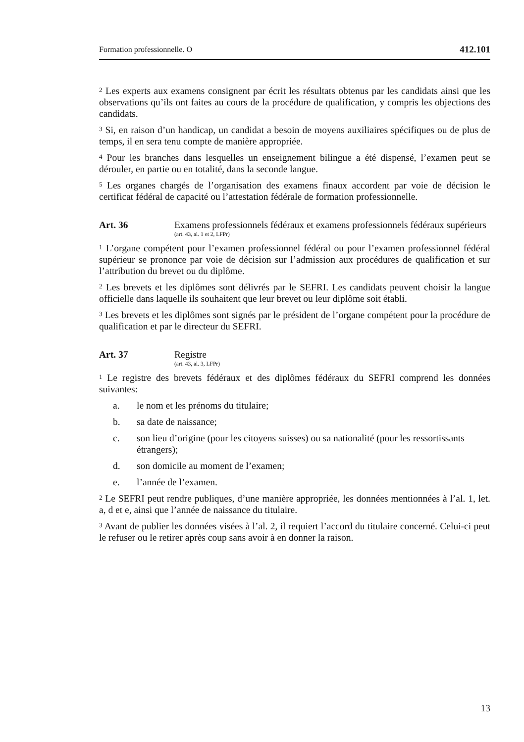Formation professionnelle. O 412.101
<sup>2</sup> Les experts aux examens consignent par écrit les résultats obtenus par les candidats ainsi que les observations qu’ils ont faites au cours de la procédure de qualification, y compris les objections des candidats.
<sup>3</sup> Si, en raison d’un handicap, un candidat a besoin de moyens auxiliaires spécifiques ou de plus de temps, il en sera tenu compte de manière appropriée.
<sup>4</sup> Pour les branches dans lesquelles un enseignement bilingue a été dispensé, l’examen peut se dérouler, en partie ou en totalité, dans la seconde langue.
<sup>5</sup> Les organes chargés de l’organisation des examens finaux accordent par voie de décision le certificat fédéral de capacité ou l’attestation fédérale de formation professionnelle.
Art. 36 Examens professionnels fédéraux et examens professionnels fédéraux supérieurs
(art. 43, al. 1 et 2, LFPr)
<sup>1</sup> L’organe compétent pour l’examen professionnel fédéral ou pour l’examen professionnel fédéral supérieur se prononce par voie de décision sur l’admission aux procédures de qualification et sur l’attribution du brevet ou du diplôme.
<sup>2</sup> Les brevets et les diplômes sont délivrés par le SEFRI. Les candidats peuvent choisir la langue officielle dans laquelle ils souhaitent que leur brevet ou leur diplôme soit établi.
<sup>3</sup> Les brevets et les diplômes sont signés par le président de l’organe compétent pour la procédure de qualification et par le directeur du SEFRI.
Art. 37 Registre
(art. 43, al. 3, LFPr)
<sup>1</sup> Le registre des brevets fédéraux et des diplômes fédéraux du SEFRI comprend les données suivantes:
a. le nom et les prénoms du titulaire;
b. sa date de naissance;
c. son lieu d’origine (pour les citoyens suisses) ou sa nationalité (pour les ressortissants étrangers);
d. son domicile au moment de l’examen;
e. l’année de l’examen.
<sup>2</sup> Le SEFRI peut rendre publiques, d’une manière appropriée, les données mentionnées à l’al. 1, let. a, d et e, ainsi que l’année de naissance du titulaire.
<sup>3</sup> Avant de publier les données visées à l’al. 2, il requiert l’accord du titulaire concerné. Celui-ci peut le refuser ou le retirer après coup sans avoir à en donner la raison.
13